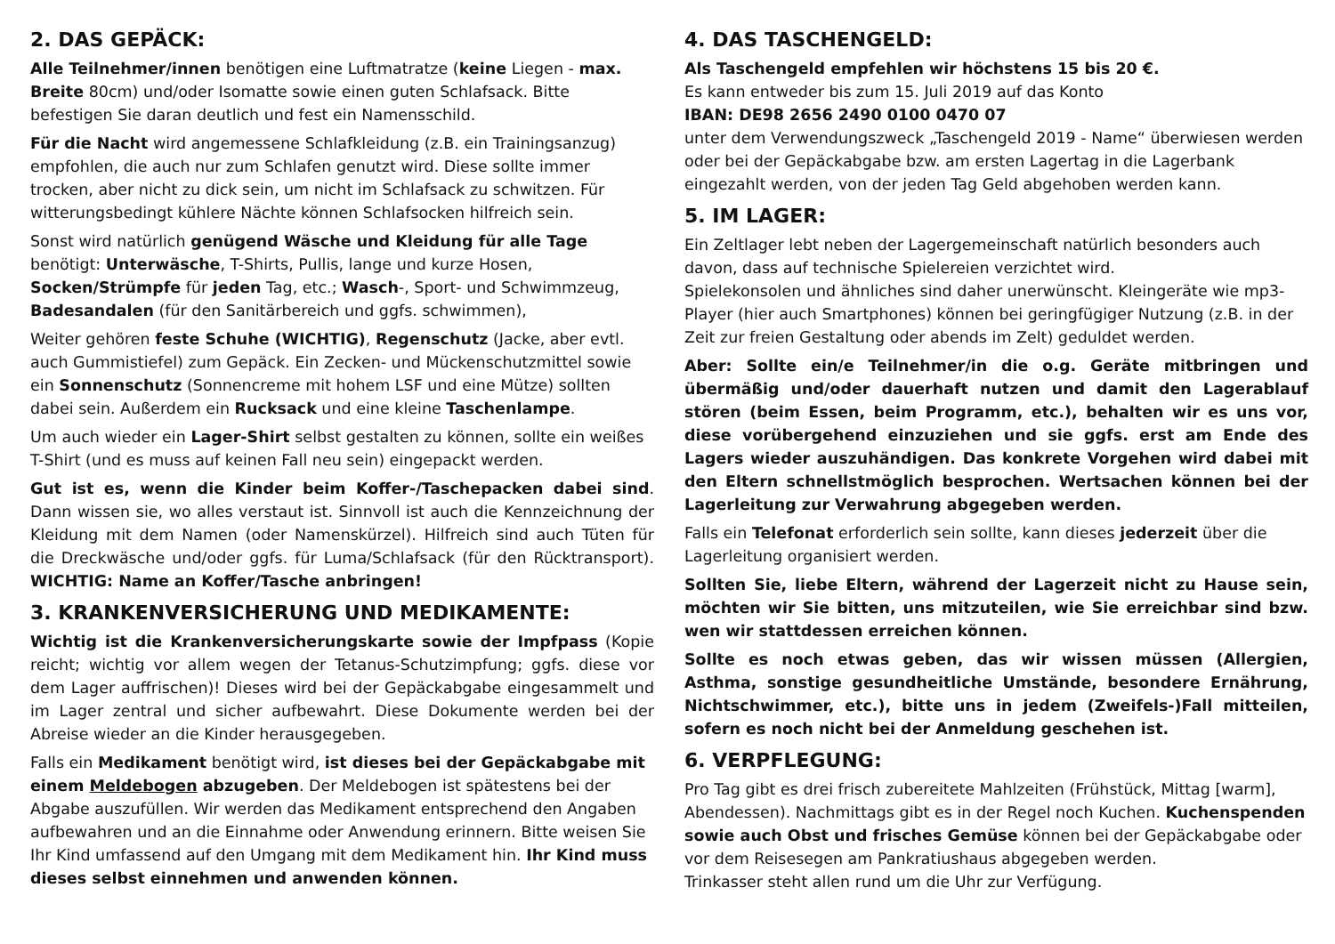2. DAS GEPÄCK:
Alle Teilnehmer/innen benötigen eine Luftmatratze (keine Liegen - max. Breite 80cm) und/oder Isomatte sowie einen guten Schlafsack. Bitte befestigen Sie daran deutlich und fest ein Namensschild.
Für die Nacht wird angemessene Schlafkleidung (z.B. ein Trainingsanzug) empfohlen, die auch nur zum Schlafen genutzt wird. Diese sollte immer trocken, aber nicht zu dick sein, um nicht im Schlafsack zu schwitzen. Für witterungsbedingt kühlere Nächte können Schlafsocken hilfreich sein.
Sonst wird natürlich genügend Wäsche und Kleidung für alle Tage benötigt: Unterwäsche, T-Shirts, Pullis, lange und kurze Hosen, Socken/Strümpfe für jeden Tag, etc.; Wasch-, Sport- und Schwimmzeug, Badesandalen (für den Sanitärbereich und ggfs. schwimmen),
Weiter gehören feste Schuhe (WICHTIG), Regenschutz (Jacke, aber evtl. auch Gummistiefel) zum Gepäck. Ein Zecken- und Mückenschutzmittel sowie ein Sonnenschutz (Sonnencreme mit hohem LSF und eine Mütze) sollten dabei sein. Außerdem ein Rucksack und eine kleine Taschenlampe.
Um auch wieder ein Lager-Shirt selbst gestalten zu können, sollte ein weißes T-Shirt (und es muss auf keinen Fall neu sein) eingepackt werden.
Gut ist es, wenn die Kinder beim Koffer-/Taschepacken dabei sind. Dann wissen sie, wo alles verstaut ist. Sinnvoll ist auch die Kennzeichnung der Kleidung mit dem Namen (oder Namenskürzel). Hilfreich sind auch Tüten für die Dreckwäsche und/oder ggfs. für Luma/Schlafsack (für den Rücktransport). WICHTIG: Name an Koffer/Tasche anbringen!
3. KRANKENVERSICHERUNG UND MEDIKAMENTE:
Wichtig ist die Krankenversicherungskarte sowie der Impfpass (Kopie reicht; wichtig vor allem wegen der Tetanus-Schutzimpfung; ggfs. diese vor dem Lager auffrischen)! Dieses wird bei der Gepäckabgabe eingesammelt und im Lager zentral und sicher aufbewahrt. Diese Dokumente werden bei der Abreise wieder an die Kinder herausgegeben.
Falls ein Medikament benötigt wird, ist dieses bei der Gepäckabgabe mit einem Meldebogen abzugeben. Der Meldebogen ist spätestens bei der Abgabe auszufüllen. Wir werden das Medikament entsprechend den Angaben aufbewahren und an die Einnahme oder Anwendung erinnern. Bitte weisen Sie Ihr Kind umfassend auf den Umgang mit dem Medikament hin. Ihr Kind muss dieses selbst einnehmen und anwenden können.
4. DAS TASCHENGELD:
Als Taschengeld empfehlen wir höchstens 15 bis 20 €.
Es kann entweder bis zum 15. Juli 2019 auf das Konto
IBAN: DE98 2656 2490 0100 0470 07
unter dem Verwendungszweck „Taschengeld 2019 - Name“ überwiesen werden oder bei der Gepäckabgabe bzw. am ersten Lagertag in die Lagerbank eingezahlt werden, von der jeden Tag Geld abgehoben werden kann.
5. IM LAGER:
Ein Zeltlager lebt neben der Lagergemeinschaft natürlich besonders auch davon, dass auf technische Spielereien verzichtet wird.
Spielekonsolen und ähnliches sind daher unerwünscht. Kleingeräte wie mp3-Player (hier auch Smartphones) können bei geringfügiger Nutzung (z.B. in der Zeit zur freien Gestaltung oder abends im Zelt) geduldet werden.
Aber: Sollte ein/e Teilnehmer/in die o.g. Geräte mitbringen und übermäßig und/oder dauerhaft nutzen und damit den Lagerablauf stören (beim Essen, beim Programm, etc.), behalten wir es uns vor, diese vorübergehend einzuziehen und sie ggfs. erst am Ende des Lagers wieder auszuhändigen. Das konkrete Vorgehen wird dabei mit den Eltern schnellstmöglich besprochen. Wertsachen können bei der Lagerleitung zur Verwahrung abgegeben werden.
Falls ein Telefonat erforderlich sein sollte, kann dieses jederzeit über die Lagerleitung organisiert werden.
Sollten Sie, liebe Eltern, während der Lagerzeit nicht zu Hause sein, möchten wir Sie bitten, uns mitzuteilen, wie Sie erreichbar sind bzw. wen wir stattdessen erreichen können.
Sollte es noch etwas geben, das wir wissen müssen (Allergien, Asthma, sonstige gesundheitliche Umstände, besondere Ernährung, Nichtschwimmer, etc.), bitte uns in jedem (Zweifels-)Fall mitteilen, sofern es noch nicht bei der Anmeldung geschehen ist.
6. VERPFLEGUNG:
Pro Tag gibt es drei frisch zubereitete Mahlzeiten (Frühstück, Mittag [warm], Abendessen). Nachmittags gibt es in der Regel noch Kuchen. Kuchenspenden sowie auch Obst und frisches Gemüse können bei der Gepäckabgabe oder vor dem Reisesegen am Pankratiushaus abgegeben werden.
Trinkasser steht allen rund um die Uhr zur Verfügung.